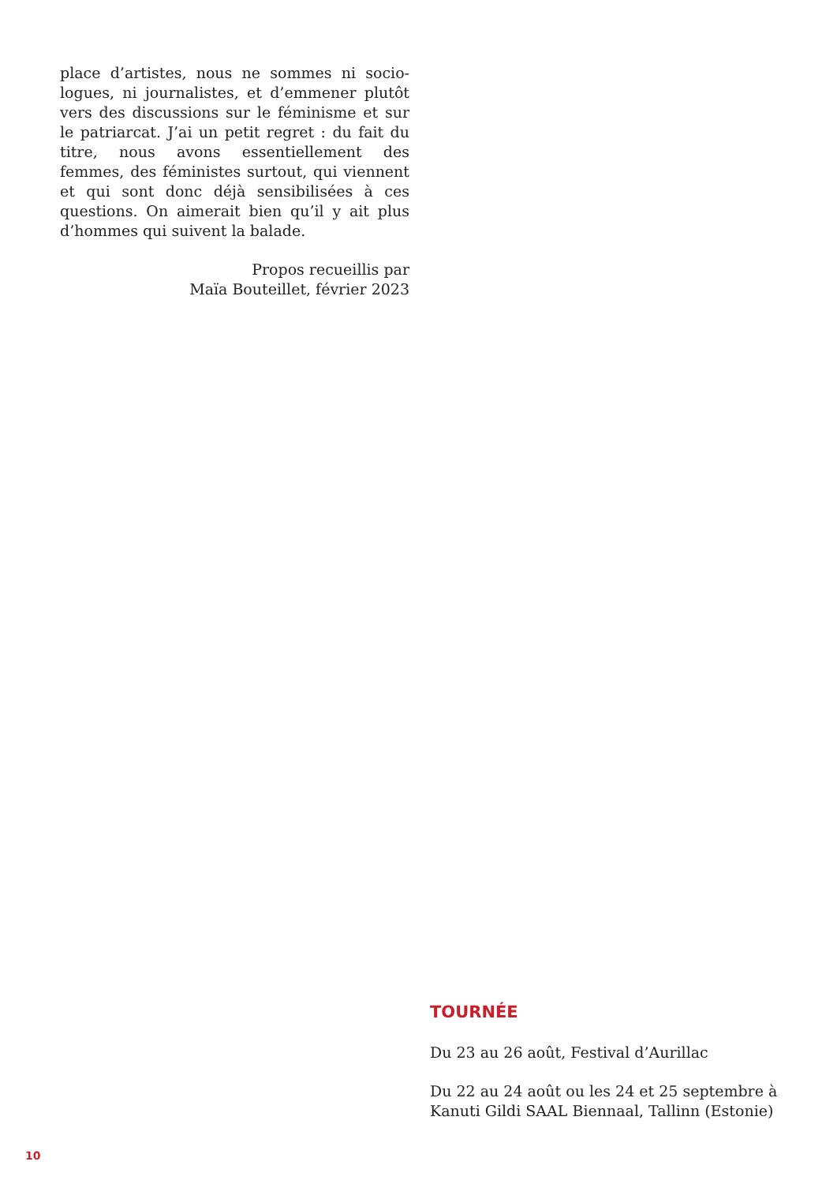place d’artistes, nous ne sommes ni socio­logues, ni journalistes, et d’emmener plu­tôt vers des discussions sur le féminisme et sur le patriarcat. J’ai un petit regret : du fait du titre, nous avons essentiellement des femmes, des féministes surtout, qui viennent et qui sont donc déjà sensibilisées à ces questions. On aimerait bien qu’il y ait plus d’hommes qui suivent la balade.
Propos recueillis par
Maïa Bouteillet, février 2023
TOURNÉE
Du 23 au 26 août, Festival d’Aurillac
Du 22 au 24 août ou les 24 et 25 septembre à Kanuti Gildi SAAL Biennaal, Tallinn (Estonie)
10